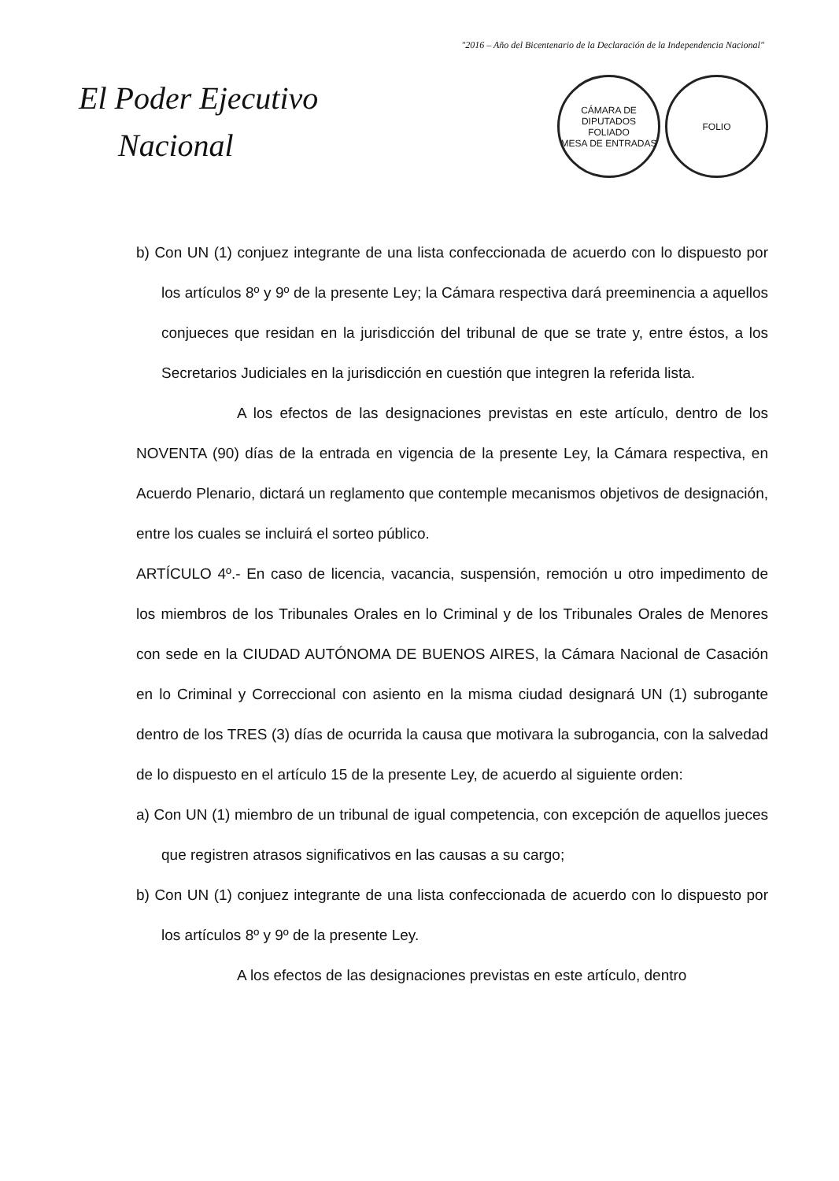"2016 – Año del Bicentenario de la Declaración de la Independencia Nacional"
El Poder Ejecutivo
Nacional
CÁMARA DE DIPUTADOS
FOLIADO
MESA DE ENTRADAS
FOLIO
b) Con UN (1) conjuez integrante de una lista confeccionada de acuerdo con lo dispuesto por los artículos 8º y 9º de la presente Ley; la Cámara respectiva dará preeminencia a aquellos conjueces que residan en la jurisdicción del tribunal de que se trate y, entre éstos, a los Secretarios Judiciales en la jurisdicción en cuestión que integren la referida lista.
A los efectos de las designaciones previstas en este artículo, dentro de los NOVENTA (90) días de la entrada en vigencia de la presente Ley, la Cámara respectiva, en Acuerdo Plenario, dictará un reglamento que contemple mecanismos objetivos de designación, entre los cuales se incluirá el sorteo público.
ARTÍCULO 4º.- En caso de licencia, vacancia, suspensión, remoción u otro impedimento de los miembros de los Tribunales Orales en lo Criminal y de los Tribunales Orales de Menores con sede en la CIUDAD AUTÓNOMA DE BUENOS AIRES, la Cámara Nacional de Casación en lo Criminal y Correccional con asiento en la misma ciudad designará UN (1) subrogante dentro de los TRES (3) días de ocurrida la causa que motivara la subrogancia, con la salvedad de lo dispuesto en el artículo 15 de la presente Ley, de acuerdo al siguiente orden:
a) Con UN (1) miembro de un tribunal de igual competencia, con excepción de aquellos jueces que registren atrasos significativos en las causas a su cargo;
b) Con UN (1) conjuez integrante de una lista confeccionada de acuerdo con lo dispuesto por los artículos 8º y 9º de la presente Ley.
A los efectos de las designaciones previstas en este artículo, dentro